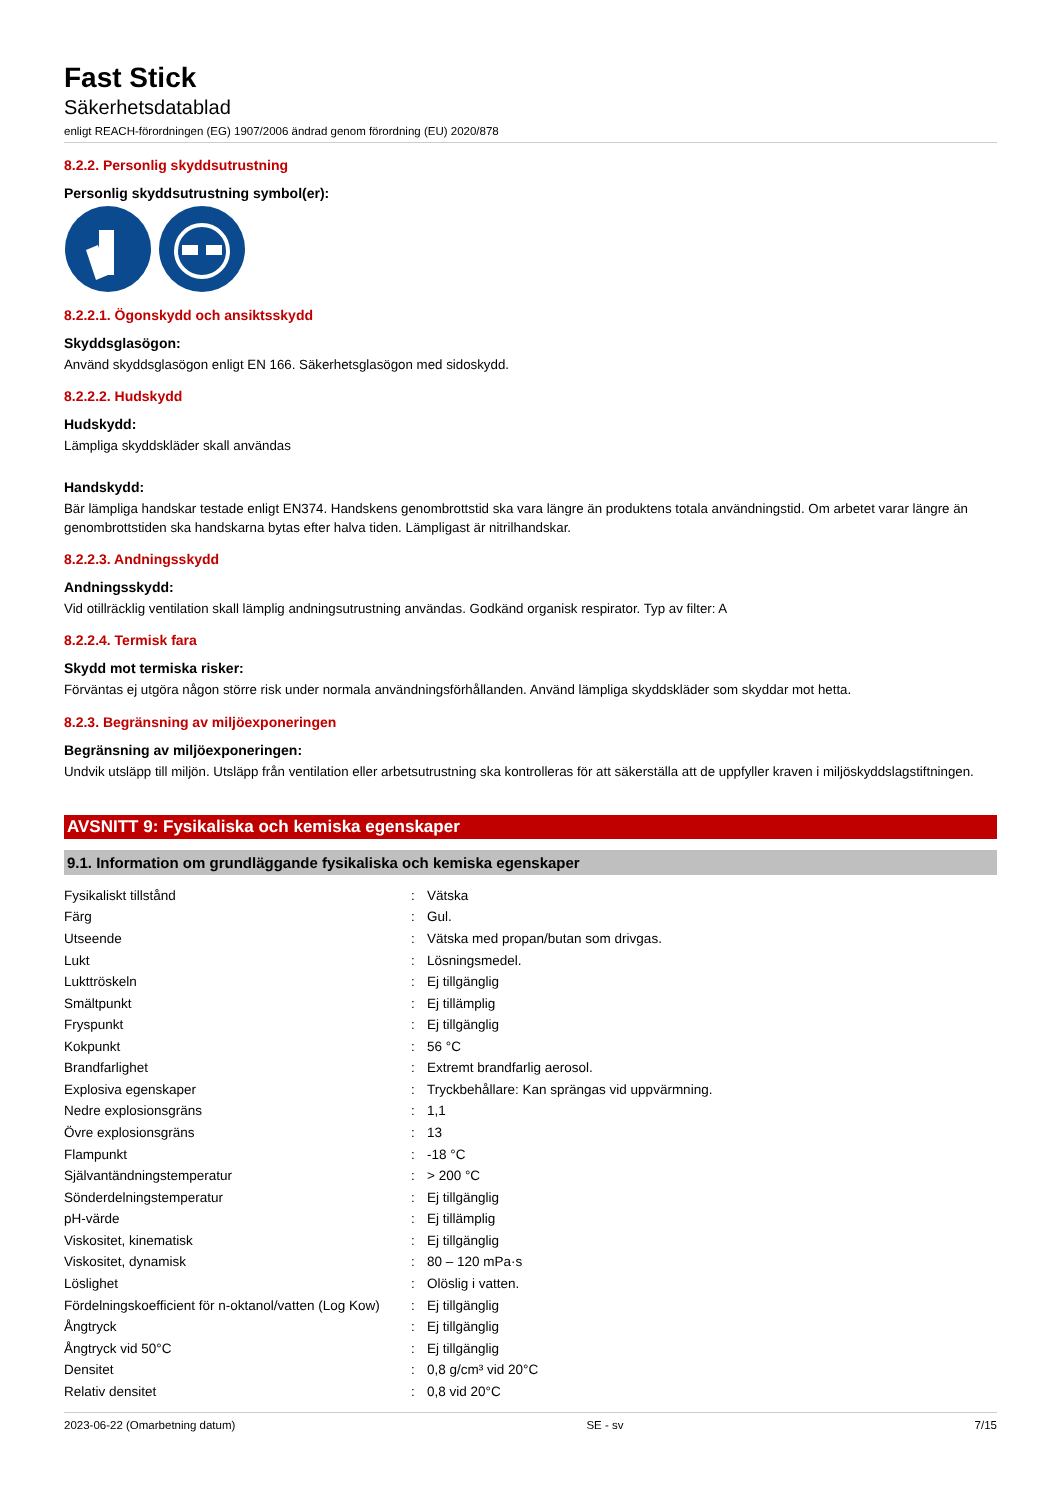Fast Stick
Säkerhetsdatablad
enligt REACH-förordningen (EG) 1907/2006 ändrad genom förordning (EU) 2020/878
8.2.2. Personlig skyddsutrustning
Personlig skyddsutrustning symbol(er):
8.2.2.1. Ögonskydd och ansiktsskydd
Skyddsglasögon:
Använd skyddsglasögon enligt EN 166. Säkerhetsglasögon med sidoskydd.
8.2.2.2. Hudskydd
Hudskydd:
Lämpliga skyddskläder skall användas
Handskydd:
Bär lämpliga handskar testade enligt EN374. Handskens genombrottstid ska vara längre än produktens totala användningstid. Om arbetet varar längre än genombrottstiden ska handskarna bytas efter halva tiden. Lämpligast är nitrilhandskar.
8.2.2.3. Andningsskydd
Andningsskydd:
Vid otillräcklig ventilation skall lämplig andningsutrustning användas. Godkänd organisk respirator. Typ av filter: A
8.2.2.4. Termisk fara
Skydd mot termiska risker:
Förväntas ej utgöra någon större risk under normala användningsförhållanden. Använd lämpliga skyddskläder som skyddar mot hetta.
8.2.3. Begränsning av miljöexponeringen
Begränsning av miljöexponeringen:
Undvik utsläpp till miljön. Utsläpp från ventilation eller arbetsutrustning ska kontrolleras för att säkerställa att de uppfyller kraven i miljöskyddslagstiftningen.
AVSNITT 9: Fysikaliska och kemiska egenskaper
9.1. Information om grundläggande fysikaliska och kemiska egenskaper
| Fysikaliskt tillstånd | : | Vätska |
| Färg | : | Gul. |
| Utseende | : | Vätska med propan/butan som drivgas. |
| Lukt | : | Lösningsmedel. |
| Lukttröskeln | : | Ej tillgänglig |
| Smältpunkt | : | Ej tillämplig |
| Fryspunkt | : | Ej tillgänglig |
| Kokpunkt | : | 56 °C |
| Brandfarlighet | : | Extremt brandfarlig aerosol. |
| Explosiva egenskaper | : | Tryckbehållare: Kan sprängas vid uppvärmning. |
| Nedre explosionsgräns | : | 1,1 |
| Övre explosionsgräns | : | 13 |
| Flampunkt | : | -18 °C |
| Självantändningstemperatur | : | > 200 °C |
| Sönderdelningstemperatur | : | Ej tillgänglig |
| pH-värde | : | Ej tillämplig |
| Viskositet, kinematisk | : | Ej tillgänglig |
| Viskositet, dynamisk | : | 80 – 120 mPa·s |
| Löslighet | : | Olöslig i vatten. |
| Fördelningskoefficient för n-oktanol/vatten (Log Kow) | : | Ej tillgänglig |
| Ångtryck | : | Ej tillgänglig |
| Ångtryck vid 50°C | : | Ej tillgänglig |
| Densitet | : | 0,8 g/cm³ vid 20°C |
| Relativ densitet | : | 0,8 vid 20°C |
2023-06-22 (Omarbetning datum) SE - sv 7/15